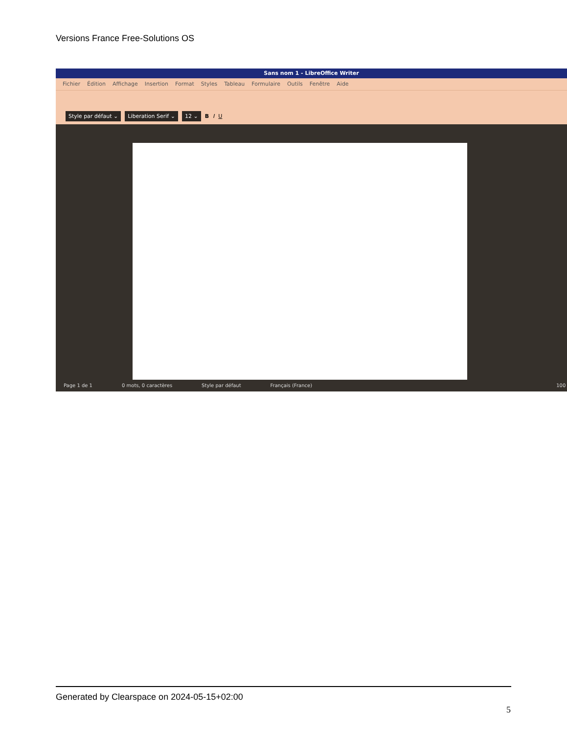Versions France Free-Solutions OS
Sans nom 1 - LibreOffice Writer
Fichier Édition Affichage Insertion Format Styles Tableau Formulaire Outils Fenêtre Aide
Style par défaut ⌄ Liberation Serif ⌄ 12 ⌄ B I U
Page 1 de 1 0 mots, 0 caractères Style par défaut Français (France) 100 %
Generated by Clearspace on 2024-05-15+02:00
5